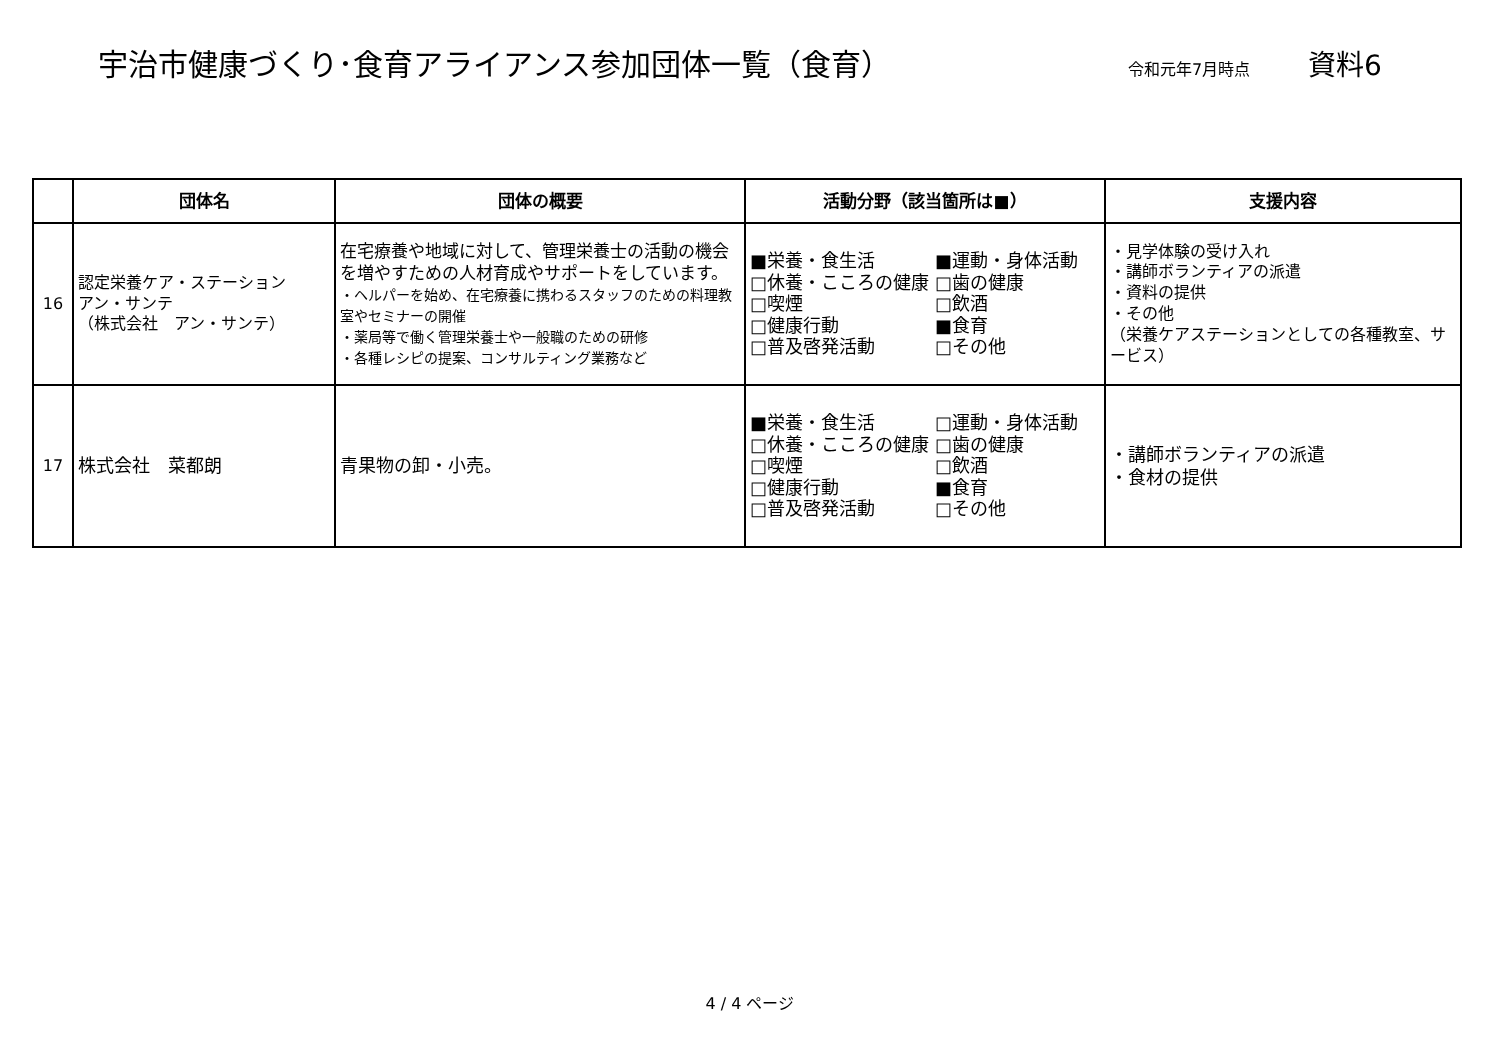宇治市健康づくり･食育アライアンス参加団体一覧（食育）
令和元年7月時点
資料6
| | 団体名 | 団体の概要 | 活動分野（該当箇所は■） | 支援内容 |
| --- | --- | --- | --- | --- |
| 16 | 認定栄養ケア・ステーション アン・サンテ （株式会社 アン・サンテ） | 在宅療養や地域に対して、管理栄養士の活動の機会を増やすための人材育成やサポートをしています。 ・ヘルパーを始め、在宅療養に携わるスタッフのための料理教室やセミナーの開催 ・薬局等で働く管理栄養士や一般職のための研修 ・各種レシピの提案、コンサルティング業務など | ■栄養・食生活 ■運動・身体活動 □休養・こころの健康 □歯の健康 □喫煙 □飲酒 □健康行動 ■食育 □普及啓発活動 □その他 | ・見学体験の受け入れ ・講師ボランティアの派遣 ・資料の提供 ・その他 （栄養ケアステーションとしての各種教室、サービス） |
| 17 | 株式会社 菜都朗 | 青果物の卸・小売。 | ■栄養・食生活 □運動・身体活動 □休養・こころの健康 □歯の健康 □喫煙 □飲酒 □健康行動 ■食育 □普及啓発活動 □その他 | ・講師ボランティアの派遣 ・食材の提供 |
4 / 4 ページ